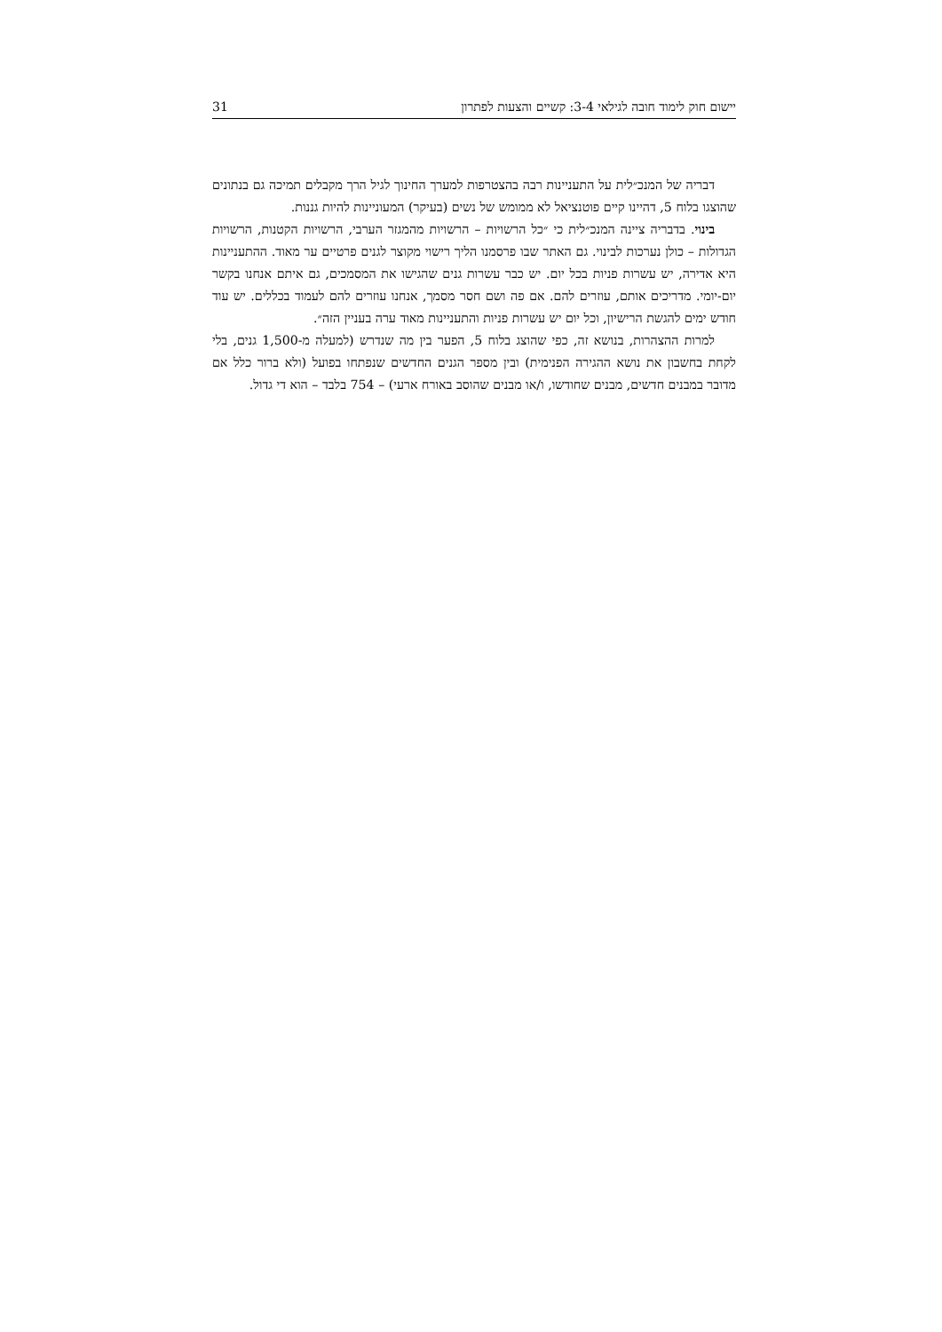יישום חוק לימוד חובה לגילאי 3-4: קשיים והצעות לפתרון 31
דבריה של המנכ״לית על התעניינות רבה בהצטרפות למערך החינוך לגיל הרך מקבלים תמיכה גם בנתונים שהוצגו בלוח 5, דהיינו קיים פוטנציאל לא ממומש של נשים (בעיקר) המעוניינות להיות גננות.
בינוי. בדבריה ציינה המנכ״לית כי ״כל הרשויות – הרשויות מהמגזר הערבי, הרשויות הקטנות, הרשויות הגדולות – כולן נערכות לבינוי. גם האתר שבו פרסמנו הליך רישוי מקוצר לגנים פרטיים ער מאוד. ההתעניינות היא אדירה, יש עשרות פניות בכל יום. יש כבר עשרות גנים שהגישו את המסמכים, גם איתם אנחנו בקשר יום-יומי. מדריכים אותם, עוזרים להם. אם פה ושם חסר מסמך, אנחנו עוזרים להם לעמוד בכללים. יש עוד חודש ימים להגשת הרישיון, וכל יום יש עשרות פניות והתעניינות מאוד ערה בעניין הזה״.
למרות ההצהרות, בנושא זה, כפי שהוצג בלוח 5, הפער בין מה שנדרש (למעלה מ-1,500 גנים, בלי לקחת בחשבון את נושא ההגירה הפנימית) ובין מספר הגנים החדשים שנפתחו בפועל (ולא ברור כלל אם מדובר במבנים חדשים, מבנים שחודשו, ו/או מבנים שהוסב באורח ארעי) – 754 בלבד – הוא די גדול.